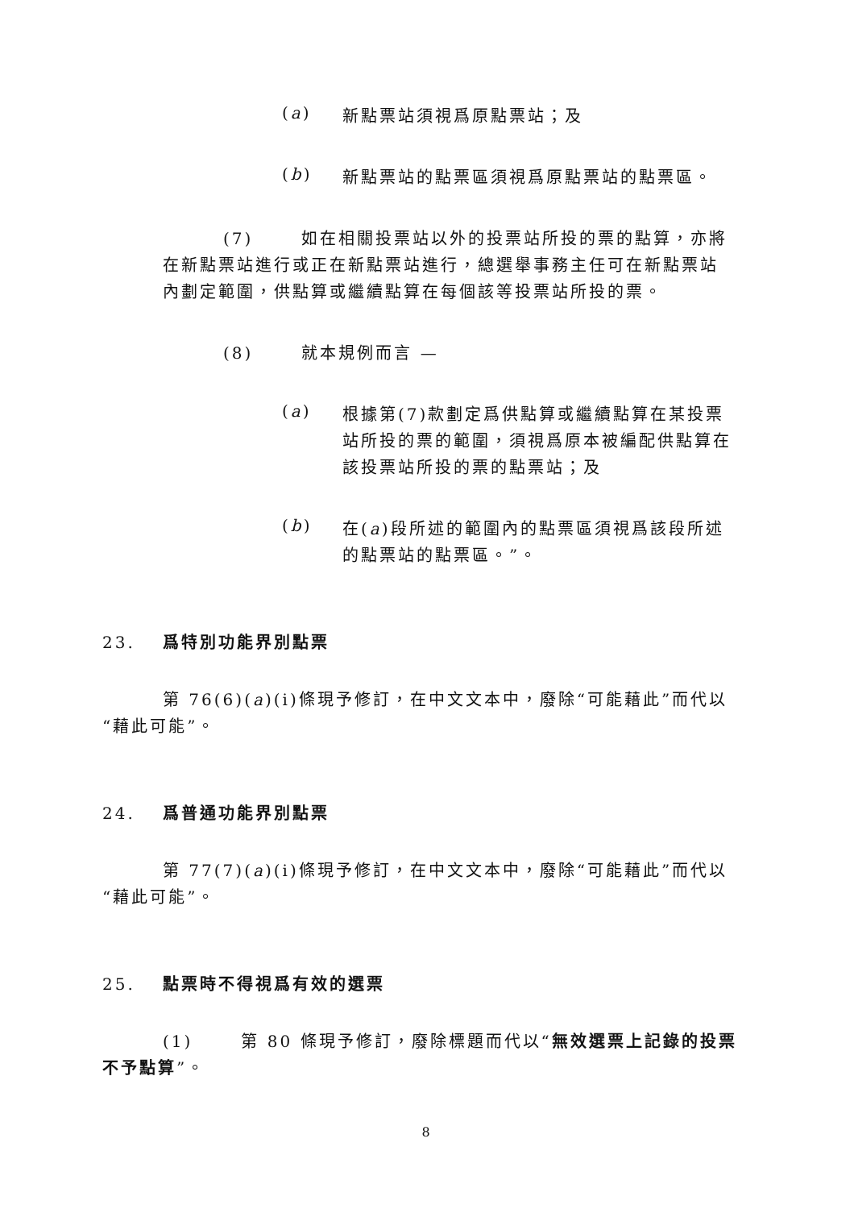(a)
新點票站須視爲原點票站；及
(b)
新點票站的點票區須視爲原點票站的點票區。
(7) 如在相關投票站以外的投票站所投的票的點算，亦將在新點票站進行或正在新點票站進行，總選舉事務主任可在新點票站內劃定範圍，供點算或繼續點算在每個該等投票站所投的票。
(8) 就本規例而言 —
(a)
根據第(7)款劃定爲供點算或繼續點算在某投票站所投的票的範圍，須視爲原本被編配供點算在該投票站所投的票的點票站；及
(b)
在(a)段所述的範圍內的點票區須視爲該段所述的點票站的點票區。”。
23. 爲特別功能界別點票
第 76(6)(a)(i)條現予修訂，在中文文本中，廢除“可能藉此”而代以“藉此可能”。
24. 爲普通功能界別點票
第 77(7)(a)(i)條現予修訂，在中文文本中，廢除“可能藉此”而代以“藉此可能”。
25. 點票時不得視爲有效的選票
(1) 第 80 條現予修訂，廢除標題而代以“無效選票上記錄的投票不予點算”。
8